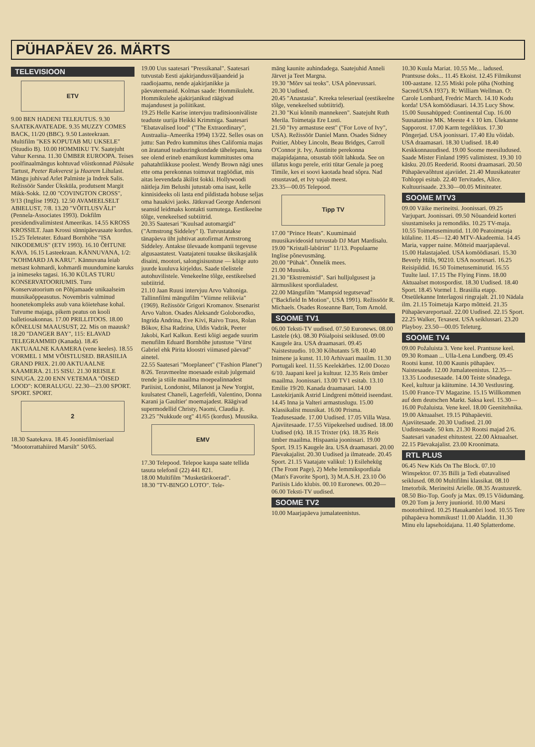PÜHAPÄEV 26. MÄRTS
TELEVISIOON
ETV
9.00 BEN HADENI TELEJUTUS. 9.30 SAATEKAVATEADE. 9.35 MUZZY COMES BACK, 11/20 (BBC). 9.50 Lasteekraan. Multifilm "KES KOPUTAB MU UKSELE" (Stuudio B). 10.00 HOMMIKU TV. Saatejuht Vahur Kersna. 11.30 ÜMBER EUROOPA. Teises poolfinaalmängus kohtuvad võistkonnad Pääsuke Tartust, Peeter Rakverest ja Haarem Lihulast. Mängu juhivad Arlet Palmiste ja Indrek Salis. Režissöör Sander Üksküla, produtsent Margit Mikk-Sokk. 12.00 "COVINGTON CROSS", 9/13 (Inglise 1992). 12.50 AVAMEELSELT ABIELUST, 7/8. 13.20 "VÕITLUSVÄLI" (Pennela-Associates 1993). Dokfilm presidendivalimistest Ameerikas. 14.55 KROSS KROSSILT. Jaan Krossi sünnipäevasaate kordus. 15.25 Teleteater. Eduard Bornhöhe "ISA NIKODEMUS" (ETV 1993). 16.10 ÕHTUNE KAVA. 16.15 Lasteekraan. KÄNNUVANA, 1/2: "KOHMARD JA KARU". Kännuvana leiab metsast kohmardi, kohmardi muundumine karuks ja inimeseks tagasi. 16.30 KÜLAS TURU KONSERVATOORIUMIS. Turu Konservatoorium on Põhjamaade unikaalseim muusikaõppeasutus. Novembris valminud hoonetekompleks asub vana köietehase kohal. Tutvume majaga, pikem peatus on kooli balletiosakonnas. 17.00 PRILLITOOS. 18.00 KÕNELUSI MAAUSUST, 22. Mis on maausk? 18.20 "DANGER BAY", 115: ELAVAD TELEGRAMMID (Kanada). 18.45 AKTUAALNE KAAMERA (vene keeles). 18.55 VORMEL 1 MM VÕISTLUSED. BRASIILIA GRAND PRIX. 21.00 AKTUAALNE KAAMERA. 21.15 SISU. 21.30 REISILE SINUGA. 22.00 ENN VETEMAA "ÖISED LOOD": KOERALUGU. 22.30—23.00 SPORT. SPORT. SPORT.
2
18.30 Saatekava. 18.45 Joonisfilmiseriaal "Mootorrattahiired Marsilt" 50/65.
19.00 Uus saatesari "Pressikanal". Saatesari tutvustab Eesti ajakirjandusväljaandeid ja raadiojaamu, nende ajakirjanikke ja päevateemasid. Kolmas saade: Hommikuleht. Hommikulehe ajakirjanikud räägivad majandusest ja poliitikast.
19.25 Helle Karise intervjuu traditsiooniväliste teaduste uurija Heikki Krimmiga. Saatesari "Ebatavalised lood" ("The Extraordinary", Austraalia–Ameerika 1994) 13/22. Selles osas on juttu: San Pedro kummitus ühes California majas on äratanud teadusringkondade tähelepanu, kuna see olend erineb enamikust kummitustes oma pahatahtlikkuse poolest. Wendy Brown nägi unes ette oma perekonnas toimuvat tragöödiat, mis aitas leevendada äkilist šokki. Hollywoodi näitleja Jim Belushi jutustab oma isast, kelle kinnisideeks oli lasta end pildistada hobuse seljas oma hauakivi jaoks. Jätkuvad George Andersoni seansid leidmaks kontakti surnutega. Eestikeelne tõlge, venekeelsed subtiitrid.
20.35 Saatesari "Kuulsad automargid" ("Armstrong Siddeley" I). Tutvustatakse tänapäeva üht juhtivat autofirmat Armstrong Siddeley. Antakse ülevaade kompanii tegevuse algusaastatest. Vaatajateni tuuakse üksikasjalik disaini, mootori, salongisisustuse — kõige auto juurde kuuluva kirjeldus. Saade tõelistele autohuvilistele. Venekeelne tõlge, eestikeelsed subtiitrid.
21.10 Jaan Ruusi intervjuu Arvo Valtoniga. Tallinnfilmi mängufilm "Viimne reliikvia" (1969). Režissöör Grigori Kromanov. Stsenarist Arvo Valton. Osades Aleksandr Goloborodko, Ingrida Andrina, Eve Kivi, Raivo Trass, Rolan Bõkov, Elsa Radzina, Uldis Vadzik, Peeter Jakobi, Karl Kalkun. Eesti kõigi aegade suurim menufilm Eduard Bornhöhe jutustuse "Vürst Gabriel ehk Pirita kloostri viimased päevad" ainetel.
22.55 Saatesari "Moeplaneet" ("Fashion Planet") 8/26. Teravmeelne moesaade esitab julgemaid trende ja stiile maailma moepealinnadest Pariisist, Londonist, Milanost ja New Yorgist, kuulsatest Chaneli, Lagerfeldi, Valentino, Donna Karani ja Gaultier' moemajadest. Räägivad supermodellid Christy, Naomi, Claudia jt.
23.25 "Nukkude org" 41/65 (kordus). Muusika.
EMV
17.30 Telepood. Telepoe kaupa saate tellida tasuta telefonil (22) 441 821.
18.00 Multifilm "Musketärikoerad".
18.30 "TV-BINGO LOTO". Tele-
mäng kaunite auhindadega. Saatejuhid Anneli Järvet ja Teet Margna.
19.30 "Mõrv sai teoks". USA põnevussari.
20.30 Uudised.
20.45 "Anastasia". Kreeka teleseriaal (eestikeelne tõlge, venekeelsed subtiitrid).
21.30 "Kui kõnnib mannekeen". Saatejuht Ruth Merila. Toimetaja Ere Lusti.
21.50 "Ivy armastuse eest" ("For Love of Ivy", USA). Režissöör Daniel Mann. Osades Sidney Poitier, Abbey Lincoln, Beau Bridges, Carroll O'Connor jt. Ivy, Austinite perekonna majapidajanna, otsustab töölt lahkuda. See on üllatus kogu perele, eriti tütar Genale ja poeg Timile, kes ei soovi kaotada head sõpra. Nad otsustavad, et Ivy vajab meest.
23.35—00.05 Telepood.
Tipp TV
17.00 "Prince Heats". Kuumimaid muusikavideosid tutvustab DJ Mart Mardisalu.
19.00 "Kristall-labürint" 11/13. Populaarne Inglise põnevusmäng.
20.00 "Pühak". Õnnelik mees.
21.00 Muusika.
21.30 "Ekstremistid". Sari hulljulgusest ja äärmuslikest spordialadest.
22.00 Mängufilm "Mampsid tegutsevad" ("Backfield In Motion", USA 1991). Režissöör R. Michaels. Osades Roseanne Barr, Tom Arnold.
SOOME TV1
06.00 Teksti-TV uudised. 07.50 Euronews. 08.00 Lastele (rk). 08.30 Põialpoisi seiklused. 09.00 Kaugele ära. USA draamasari. 09.45 Naistestuudio. 10.30 Kõhutants 5/8. 10.40 Inimene ja kunst. 11.10 Arhivaari maailm. 11.30 Portugali keel. 11.55 Keelekärbes. 12.00 Doozo 6/10. Jaapani keel ja kultuur. 12.35 Reis ümber maailma. Joonissari. 13.00 TV1 esitab. 13.10 Emilie 19/20. Kanada draamasari. 14.00 Lastekirjanik Astrid Lindgreni mõtteid iseendast. 14.45 Inna ja Valteri armastuslugu. 15.00 Klassikalist muusikat. 16.00 Prisma. Teadusesaade. 17.00 Uudised. 17.05 Villa Wasa. Ajaviitesaade. 17.55 Viipekeelsed uudised. 18.00 Uudised (rk). 18.15 Trixter (rk). 18.35 Reis ümber maailma. Hispaania joonissari. 19.00 Sport. 19.15 Kaugele ära. USA draamasari. 20.00 Päevakajalist. 20.30 Uudised ja ilmateade. 20.45 Sport. 21.15 Vaatajate valikul: 1) Esileheküg (The Front Page), 2) Mehe lemmikspordiala (Man's Favorite Sport), 3) M.A.S.H. 23.10 Öö Pariisis Lido klubis. 00.10 Euronews. 00.20—06.00 Teksti-TV uudised.
SOOME TV2
10.00 Maarjapäeva jumalateenistus.
10.30 Kuula Mariat. 10.55 Me... ladused. Prantsuse doks... 11.45 Ekoist. 12.45 Filmikunst 100-aastane. 12.55 Miski pole püha (Nothing Sacred/USA 1937). R: William Wellman. O: Carole Lombard, Fredric March. 14.10 Kodu korda! USA komöödiasari. 14.35 Lucy Show. 15.00 Suusahüpped: Continental Cup. 16.00 Suusatamise MK. Meeste 4 x 10 km. Ülekanne Sapporost. 17.00 Karm tegelikkus. 17.30 Põngerjad. USA joonissari. 17.40 Elu võidab. USA draamasari. 18.30 Uudised. 18.40 Keskkonnauudised. 19.00 Soome meesiludused. Saade Mister Finland 1995 valimistest. 19.30 10 käsku. 20.05 Reederid. Rootsi draamasari. 20.50 Pühapäevaõhtust ajaviidet. 21.40 Muusikateater Tohloppi esitab. 22.40 Tervitades, Alice. Kultuurisaade. 23.30—00.05 Miniteater.
SOOME MTV3
09.00 Väike merineitsi. Joonissari. 09.25 Varjupart. Joonissari. 09.50 Nõuandeid korteri sisustamiseks ja remondiks. 10.25 TV-maja. 10.55 Toimetuseminutid. 11.00 Peatoimetaja külaline. 11.45—12.40 MTV-Akadeemia. 14.45 Maria, vapper naine. Mõtteid maarjapäeval. 15.00 Halastajaõed. USA komöödiasari. 15.30 Beverly Hills, 90210. USA noortesari. 16.25 Reisipildid. 16.50 Toimetuseminutid. 16.55 Tuulte laul. 17.15 The Flying Finns. 18.00 Aktuaalset motospordist. 18.30 Uudised. 18.40 Sport. 18.45 Vormel 1. Brasiilia etapp. Otseülekanne Interlagosi ringrajalt. 21.10 Nädala ilm. 21.15 Toimetaja Karpo mõtteid. 21.35 Pühapäevareportaaž. 22.00 Uudised. 22.15 Sport. 22.25 Walker, Texasest. USA seiklussari. 23.20 Playboy. 23.50—00.05 Teleturg.
SOOME TV4
09.00 Požaluista 3. Vene keel. Prantsuse keel. 09.30 Romaan ... Ulla-Lena Lundberg. 09.45 Rootsi kunst. 10.00 Kaunis pühapäev. Naistesaade. 12.00 Jumalateenistus. 12.35—13.35 Loodusesaade. 14.00 Teiste sõnadega. Keel, kultuur ja käitumine. 14.30 Vestlusring. 15.00 France-TV Magazine. 15.15 Willkommen auf dem deutschen Markt. Saksa keel. 15.30—16.00 Požaluista. Vene keel. 18.00 Geenitehnika. 19.00 Aktuaalset. 19.15 Pühapäeviti. Ajaviitesaade. 20.30 Uudised. 21.00 Uudistesaade. 50 km. 21.30 Rootsi majad 2/6. Saatesari vanadest ehitustest. 22.00 Aktuaalset. 22.15 Päevakajalist. 23.00 Kroonimata.
RTL PLUS
06.45 New Kids On The Block. 07.10 Winspektor. 07.35 Billi ja Tedi ebatavalised seiklused. 08.00 Multifilmi klassikat. 08.10 Imetorbik. Merineitsi Arielle. 08.35 Avastusretk. 08.50 Bio-Top. Goofy ja Max. 09.15 Võidumäng. 09.20 Tom ja Jerry juuniorid. 10.00 Marsi mootorhiired. 10.25 Hauakambri lood. 10.55 Tere pühapäeva hommikust! 11.00 Aladdin. 11.30 Minu elu lapsehoidajana. 11.40 Splatterdome.